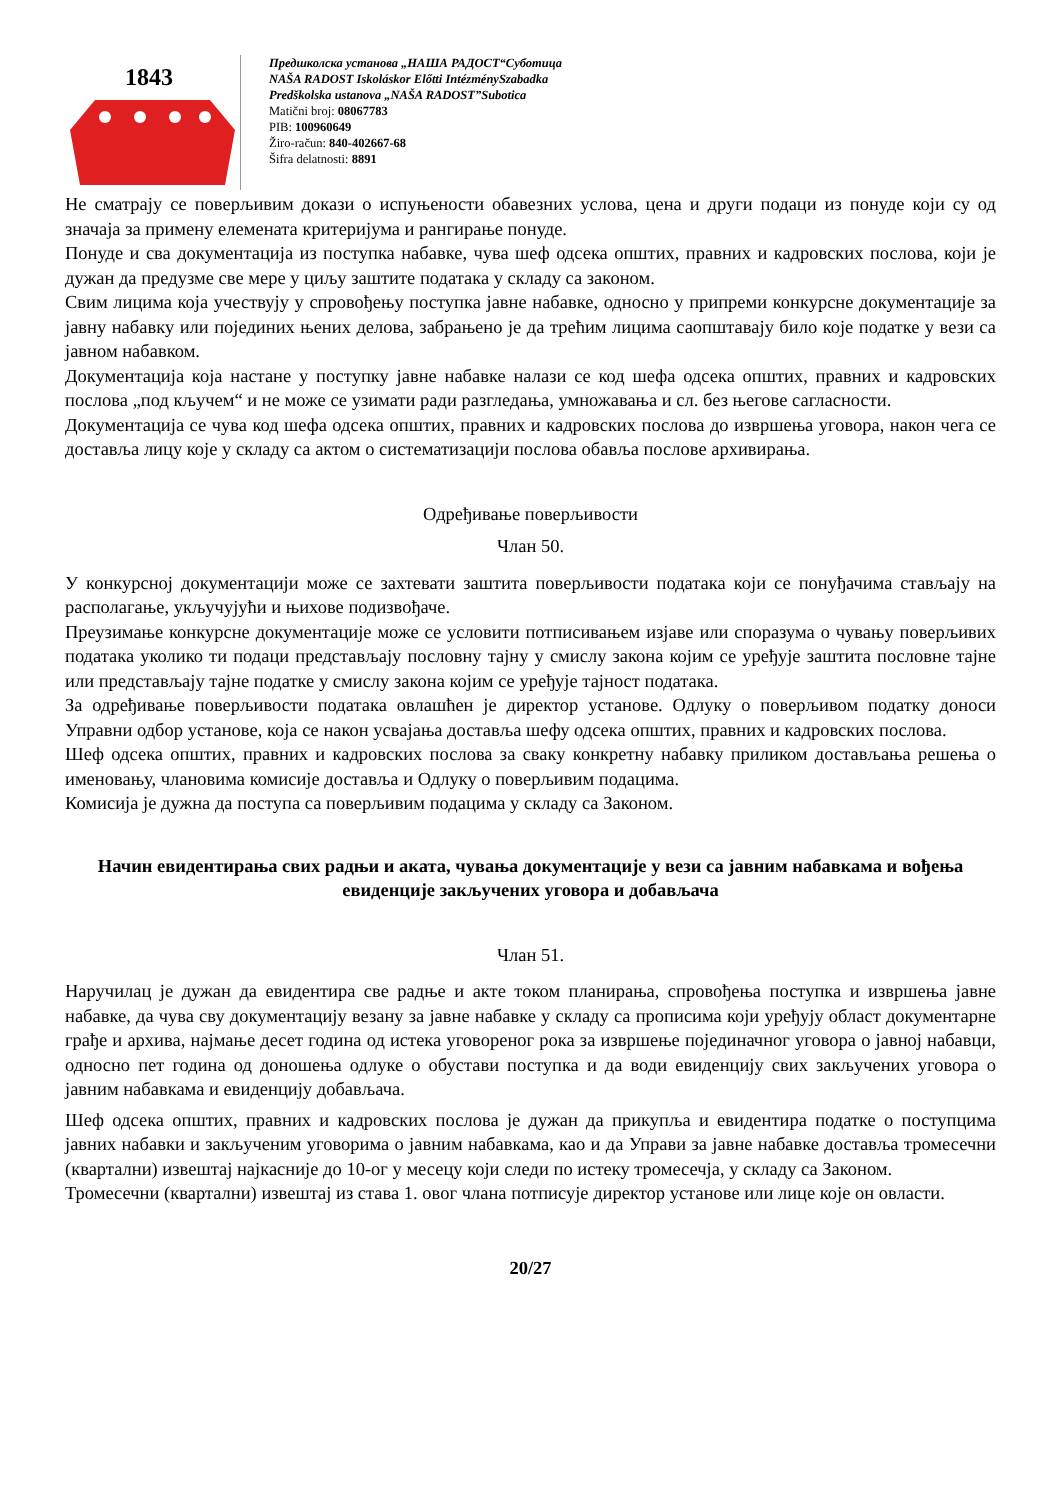1843
Предшколска установа „НАША РАДОСТ“Суботица
NAŠA RADOST Iskoláskor Előtti IntézménySzabadka
Predškolska ustanova „NAŠA RADOST”Subotica
Matični broj: 08067783
PIB: 100960649
Žiro-račun: 840-402667-68
Šifra delatnosti: 8891
Не сматрају се поверљивим докази о испуњености обавезних услова, цена и други подаци из понуде који су од значаја за примену елемената критеријума и рангирање понуде.
Понуде и сва документација из поступка набавке, чува шеф одсека општих, правних и кадровских послова, који је дужан да предузме све мере у циљу заштите података у складу са законом.
Свим лицима која учествују у спровођењу поступка јавне набавке, односно у припреми конкурсне документације за јавну набавку или појединих њених делова, забрањено је да трећим лицима саопштавају било које податке у вези са јавном набавком.
Документација која настане у поступку јавне набавке налази се код шефа одсека општих, правних и кадровских послова „под кључем“ и не може се узимати ради разгледања, умножавања и сл. без његове сагласности.
Документација се чува код шефа одсека општих, правних и кадровских послова до извршења уговора, након чега се доставља лицу које у складу са актом о систематизацији послова обавља послове архивирања.
Одређивање поверљивости
Члан 50.
У конкурсној документацији може се захтевати заштита поверљивости података који се понуђачима стављају на располагање, укључујући и њихове подизвођаче.
Преузимање конкурсне документације може се условити потписивањем изјаве или споразума о чувању поверљивих података уколико ти подаци представљају пословну тајну у смислу закона којим се уређује заштита пословне тајне или представљају тајне податке у смислу закона којим се уређује тајност података.
За одређивање поверљивости података овлашћен је директор установе. Одлуку о поверљивом податку доноси Управни одбор установе, која се након усвајања доставља шефу одсека општих, правних и кадровских послова.
Шеф одсека општих, правних и кадровских послова за сваку конкретну набавку приликом достављања решења о именовању, члановима комисије доставља и Одлуку о поверљивим подацима.
Комисија је дужна да поступа са поверљивим подацима у складу са Законом.
Начин евидентирања свих радњи и аката, чувања документације у вези са јавним набавкама и вођења евиденције закључених уговора и добављача
Члан 51.
Наручилац је дужан да евидентира све радње и акте током планирања, спровођења поступка и извршења јавне набавке, да чува сву документацију везану за јавне набавке у складу са прописима који уређују област документарне грађе и архива, најмање десет година од истека уговореног рока за извршење појединачног уговора о јавној набавци, односно пет година од доношења одлуке о обустави поступка и да води евиденцију свих закључених уговора о јавним набавкама и евиденцију добављача.
Шеф одсека општих, правних и кадровских послова је дужан да прикупља и евидентира податке о поступцима јавних набавки и закљученим уговорима о јавним набавкама, као и да Управи за јавне набавке доставља тромесечни (квартални) извештај најкасније до 10-ог у месецу који следи по истеку тромесечја, у складу са Законом.
Тромесечни (квартални) извештај из става 1. овог члана потписује директор установе или лице које он овласти.
20/27